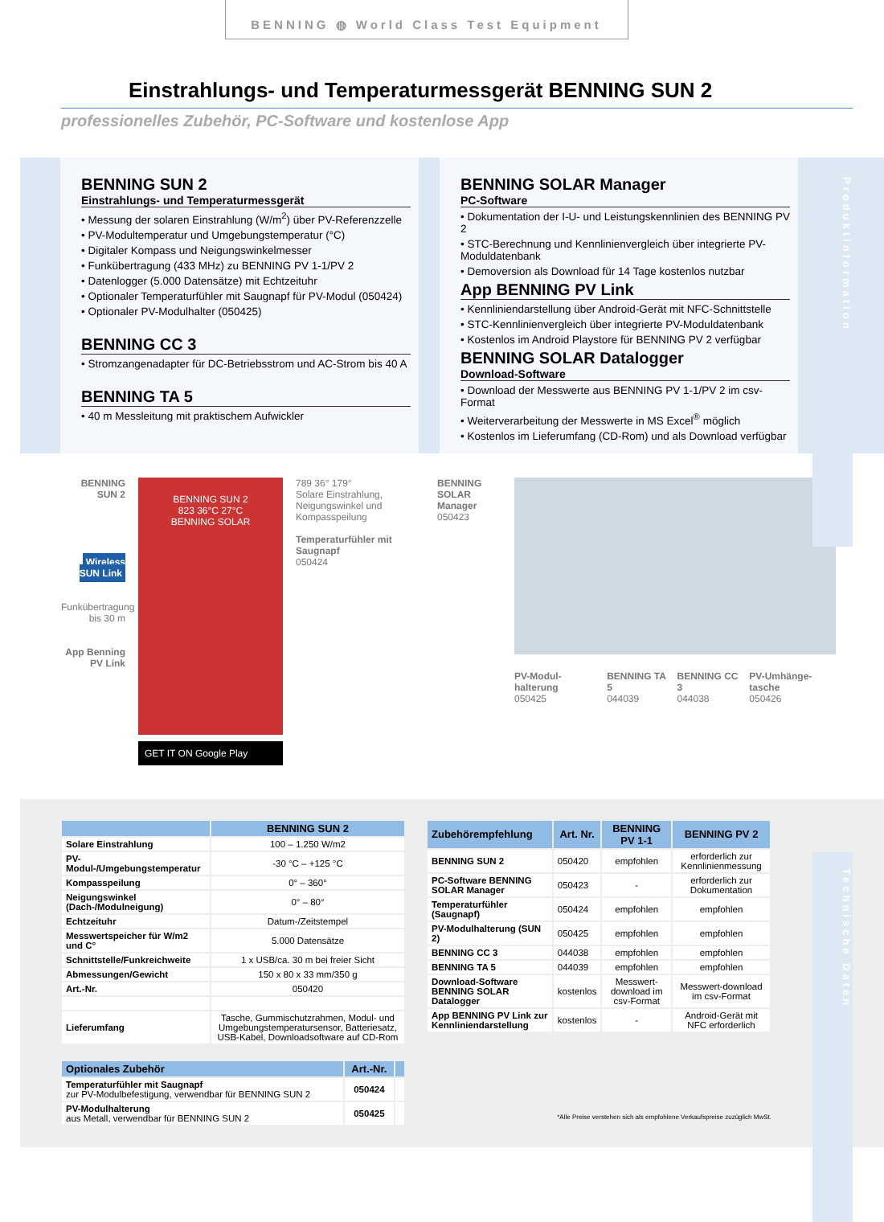Produktinformation
Technische Daten
BENNING ◍ World Class Test Equipment
Einstrahlungs- und Temperaturmessgerät BENNING SUN 2
professionelles Zubehör, PC-Software und kostenlose App
BENNING SUN 2
Einstrahlungs- und Temperaturmessgerät
• Messung der solaren Einstrahlung (W/m<sup>2</sup>) über PV-Referenzzelle
• PV-Modultemperatur und Umgebungstemperatur (°C)
• Digitaler Kompass und Neigungswinkelmesser
• Funkübertragung (433 MHz) zu BENNING PV 1-1/PV 2
• Datenlogger (5.000 Datensätze) mit Echtzeituhr
• Optionaler Temperaturfühler mit Saugnapf für PV-Modul (050424)
• Optionaler PV-Modulhalter (050425)
BENNING CC 3
• Stromzangenadapter für DC-Betriebsstrom und AC-Strom bis 40 A
BENNING TA 5
• 40 m Messleitung mit praktischem Aufwickler
BENNING SOLAR Manager
PC-Software
• Dokumentation der I-U- und Leistungskennlinien des BENNING PV 2
• STC-Berechnung und Kennlinienvergleich über integrierte PV-Moduldatenbank
• Demoversion als Download für 14 Tage kostenlos nutzbar
App BENNING PV Link
• Kennliniendarstellung über Android-Gerät mit NFC-Schnittstelle
• STC-Kennlinienvergleich über integrierte PV-Moduldatenbank
• Kostenlos im Android Playstore für BENNING PV 2 verfügbar
BENNING SOLAR Datalogger
Download-Software
• Download der Messwerte aus BENNING PV 1-1/PV 2 im csv-Format
• Weiterverarbeitung der Messwerte in MS Excel<sup>®</sup> möglich
• Kostenlos im Lieferumfang (CD-Rom) und als Download verfügbar
BENNING SUN 2
Wireless SUN Link
Funkübertragung bis 30 m
App Benning PV Link
BENNING SUN 2
823 36°C 27°C
BENNING SOLAR
GET IT ON Google Play
789 36° 179°
Solare Einstrahlung, Neigungswinkel und Kompasspeilung
Temperaturfühler mit Saugnapf
050424
BENNING SOLAR Manager
050423
PV-Modul-halterung
050425
BENNING TA 5
044039
BENNING CC 3
044038
PV-Umhänge-tasche
050426
| | BENNING SUN 2 |
| --- | --- |
| Solare Einstrahlung | 100 – 1.250 W/m2 |
| PV-Modul-/Umgebungstemperatur | -30 °C – +125 °C |
| Kompasspeilung | 0° – 360° |
| Neigungswinkel (Dach-/Modulneigung) | 0° – 80° |
| Echtzeituhr | Datum-/Zeitstempel |
| Messwertspeicher für W/m2 und C° | 5.000 Datensätze |
| Schnittstelle/Funkreichweite | 1 x USB/ca. 30 m bei freier Sicht |
| Abmessungen/Gewicht | 150 x 80 x 33 mm/350 g |
| Art.-Nr. | 050420 |
| Lieferumfang | Tasche, Gummischutzrahmen, Modul- und Umgebungstemperatursensor, Batteriesatz, USB-Kabel, Downloadsoftware auf CD-Rom |
| Optionales Zubehör | Art.-Nr. | |
| --- | --- | --- |
| Temperaturfühler mit Saugnapf zur PV-Modulbefestigung, verwendbar für BENNING SUN 2 | 050424 | |
| PV-Modulhalterung aus Metall, verwendbar für BENNING SUN 2 | 050425 | |
| Zubehörempfehlung | Art. Nr. | BENNING PV 1-1 | BENNING PV 2 |
| --- | --- | --- | --- |
| BENNING SUN 2 | 050420 | empfohlen | erforderlich zur Kennlinienmessung |
| PC-Software BENNING SOLAR Manager | 050423 | - | erforderlich zur Dokumentation |
| Temperaturfühler (Saugnapf) | 050424 | empfohlen | empfohlen |
| PV-Modulhalterung (SUN 2) | 050425 | empfohlen | empfohlen |
| BENNING CC 3 | 044038 | empfohlen | empfohlen |
| BENNING TA 5 | 044039 | empfohlen | empfohlen |
| Download-Software BENNING SOLAR Datalogger | kostenlos | Messwert-download im csv-Format | Messwert-download im csv-Format |
| App BENNING PV Link zur Kenn­liniendarstellung | kostenlos | - | Android-Gerät mit NFC erforderlich |
*Alle Preise verstehen sich als empfohlene Verkaufspreise zuzüglich MwSt.